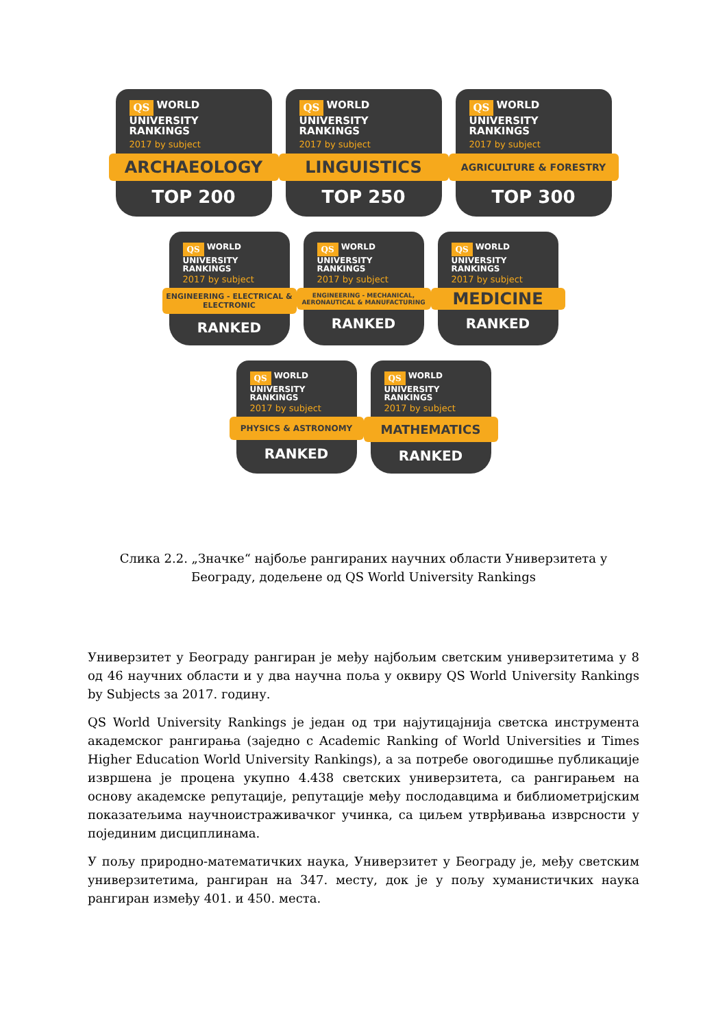QS WORLD
UNIVERSITY
RANKINGS
2017 by subject
ARCHAEOLOGY
TOP 200
QS WORLD
UNIVERSITY
RANKINGS
2017 by subject
LINGUISTICS
TOP 250
QS WORLD
UNIVERSITY
RANKINGS
2017 by subject
AGRICULTURE & FORESTRY
TOP 300
QS WORLD
UNIVERSITY
RANKINGS
2017 by subject
ENGINEERING - ELECTRICAL & ELECTRONIC
RANKED
QS WORLD
UNIVERSITY
RANKINGS
2017 by subject
ENGINEERING - MECHANICAL, AERONAUTICAL & MANUFACTURING
RANKED
QS WORLD
UNIVERSITY
RANKINGS
2017 by subject
MEDICINE
RANKED
QS WORLD
UNIVERSITY
RANKINGS
2017 by subject
PHYSICS & ASTRONOMY
RANKED
QS WORLD
UNIVERSITY
RANKINGS
2017 by subject
MATHEMATICS
RANKED
Слика 2.2. „Значке“ најбоље рангираних научних области Универзитета у
Београду, додељене од QS World University Rankings
Универзитет у Београду рангиран је међу најбољим светским универзитетима у 8 од 46 научних области и у два научна поља у оквиру QS World University Rankings by Subjects за 2017. годину.
QS World University Rankings је један од три најутицајнија светска инструмента академског рангирања (заједно с Academic Ranking of World Universities и Times Higher Education World University Rankings), а за потребе овогодишње публикације извршена је процена укупно 4.438 светских универзитета, са рангирањем на основу академске репутације, репутације међу послодавцима и библиометријским показатељима научноистраживачког учинка, са циљем утврђивања изврсности у појединим дисциплинама.
У пољу природно-математичких наука, Универзитет у Београду је, међу светским универзитетима, рангиран на 347. месту, док је у пољу хуманистичких наука рангиран између 401. и 450. места.